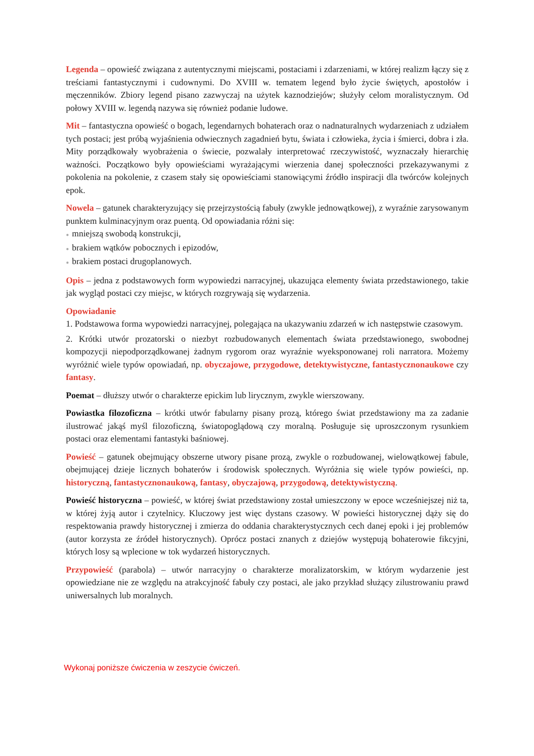Legenda – opowieść związana z autentycznymi miejscami, postaciami i zdarzeniami, w której realizm łączy się z treściami fantastycznymi i cudownymi. Do XVIII w. tematem legend było życie świętych, apostołów i męczenników. Zbiory legend pisano zazwyczaj na użytek kaznodziejów; służyły celom moralistycznym. Od połowy XVIII w. legendą nazywa się również podanie ludowe.
Mit – fantastyczna opowieść o bogach, legendarnych bohaterach oraz o nadnaturalnych wydarzeniach z udziałem tych postaci; jest próbą wyjaśnienia odwiecznych zagadnień bytu, świata i człowieka, życia i śmierci, dobra i zła. Mity porządkowały wyobrażenia o świecie, pozwalały interpretować rzeczywistość, wyznaczały hierarchię ważności. Początkowo były opowieściami wyrażającymi wierzenia danej społeczności przekazywanymi z pokolenia na pokolenie, z czasem stały się opowieściami stanowiącymi źródło inspiracji dla twórców kolejnych epok.
Nowela – gatunek charakteryzujący się przejrzystością fabuły (zwykle jednowątkowej), z wyraźnie zarysowanym punktem kulminacyjnym oraz puentą. Od opowiadania różni się:
● mniejszą swobodą konstrukcji,
● brakiem wątków pobocznych i epizodów,
● brakiem postaci drugoplanowych.
Opis – jedna z podstawowych form wypowiedzi narracyjnej, ukazująca elementy świata przedstawionego, takie jak wygląd postaci czy miejsc, w których rozgrywają się wydarzenia.
Opowiadanie
1. Podstawowa forma wypowiedzi narracyjnej, polegająca na ukazywaniu zdarzeń w ich następstwie czasowym.
2. Krótki utwór prozatorski o niezbyt rozbudowanych elementach świata przedstawionego, swobodnej kompozycji niepodporządkowanej żadnym rygorom oraz wyraźnie wyeksponowanej roli narratora. Możemy wyróżnić wiele typów opowiadań, np. obyczajowe, przygodowe, detektywistyczne, fantastycznonaukowe czy fantasy.
Poemat – dłuższy utwór o charakterze epickim lub lirycznym, zwykle wierszowany.
Powiastka filozoficzna – krótki utwór fabularny pisany prozą, którego świat przedstawiony ma za zadanie ilustrować jakąś myśl filozoficzną, światopoglądową czy moralną. Posługuje się uproszczonym rysunkiem postaci oraz elementami fantastyki baśniowej.
Powieść – gatunek obejmujący obszerne utwory pisane prozą, zwykle o rozbudowanej, wielowątkowej fabule, obejmującej dzieje licznych bohaterów i środowisk społecznych. Wyróżnia się wiele typów powieści, np. historyczną, fantastycznonaukową, fantasy, obyczajową, przygodową, detektywistyczną.
Powieść historyczna – powieść, w której świat przedstawiony został umieszczony w epoce wcześniejszej niż ta, w której żyją autor i czytelnicy. Kluczowy jest więc dystans czasowy. W powieści historycznej dąży się do respektowania prawdy historycznej i zmierza do oddania charakterystycznych cech danej epoki i jej problemów (autor korzysta ze źródeł historycznych). Oprócz postaci znanych z dziejów występują bohaterowie fikcyjni, których losy są wplecione w tok wydarzeń historycznych.
Przypowieść (parabola) – utwór narracyjny o charakterze moralizatorskim, w którym wydarzenie jest opowiedziane nie ze względu na atrakcyjność fabuły czy postaci, ale jako przykład służący zilustrowaniu prawd uniwersalnych lub moralnych.
Wykonaj poniższe ćwiczenia w zeszycie ćwiczeń.